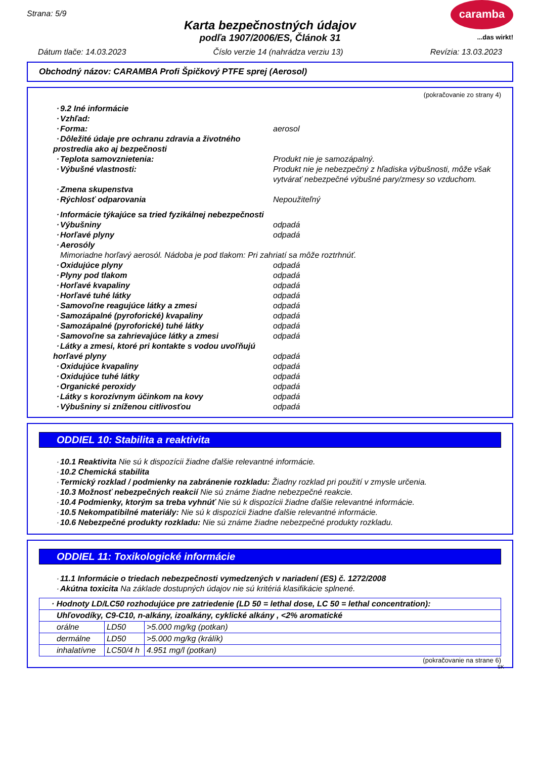Strana: 5/9
caramba
...das wirkt!
Karta bezpečnostných údajov
podľa 1907/2006/ES, Článok 31
Dátum tlače: 14.03.2023 Číslo verzie 14 (nahrádza verziu 13) Revízia: 13.03.2023
Obchodný názov: CARAMBA Profi Špičkový PTFE sprej (Aerosol)
(pokračovanie zo strany 4)
· 9.2 Iné informácie
· Vzhľad:
· Forma: aerosol
· Dôležité údaje pre ochranu zdravia a životného prostredia ako aj bezpečnosti
· Teplota samovznietenia: Produkt nie je samozápalný.
· Výbušné vlastnosti: Produkt nie je nebezpečný z hľadiska výbušnosti, môže však vytvárať nebezpečné výbušné pary/zmesy so vzduchom.
· Zmena skupenstva
· Rýchlosť odparovania Nepoužiteľný
· Informácie týkajúce sa tried fyzikálnej nebezpečnosti
· Výbušniny odpadá
· Horľavé plyny odpadá
· Aerosóly
Mimoriadne horľavý aerosól. Nádoba je pod tlakom: Pri zahriatí sa môže roztrhnúť.
· Oxidujúce plyny odpadá
· Plyny pod tlakom odpadá
· Horľavé kvapaliny odpadá
· Horľavé tuhé látky odpadá
· Samovoľne reagujúce látky a zmesi odpadá
· Samozápalné (pyroforické) kvapaliny odpadá
· Samozápalné (pyroforické) tuhé látky odpadá
· Samovoľne sa zahrievajúce látky a zmesi odpadá
· Látky a zmesi, ktoré pri kontakte s vodou uvoľňujú horľavé plyny odpadá
· Oxidujúce kvapaliny odpadá
· Oxidujúce tuhé látky odpadá
· Organické peroxidy odpadá
· Látky s korozívnym účinkom na kovy odpadá
· Výbušniny si zníženou citlivosťou odpadá
ODDIEL 10: Stabilita a reaktivita
· 10.1 Reaktivita Nie sú k dispozícii žiadne ďalšie relevantné informácie.
· 10.2 Chemická stabilita
· Termický rozklad / podmienky na zabránenie rozkladu: Žiadny rozklad pri použití v zmysle určenia.
· 10.3 Možnosť nebezpečných reakcií Nie sú známe žiadne nebezpečné reakcie.
· 10.4 Podmienky, ktorým sa treba vyhnúť Nie sú k dispozícii žiadne ďalšie relevantné informácie.
· 10.5 Nekompatibilné materiály: Nie sú k dispozícii žiadne ďalšie relevantné informácie.
· 10.6 Nebezpečné produkty rozkladu: Nie sú známe žiadne nebezpečné produkty rozkladu.
ODDIEL 11: Toxikologické informácie
· 11.1 Informácie o triedach nebezpečnosti vymedzených v nariadení (ES) č. 1272/2008
· Akútna toxicita Na základe dostupných údajov nie sú kritériá klasifikácie splnené.
| · Hodnoty LD/LC50 rozhodujúce pre zatriedenie (LD 50 = lethal dose, LC 50 = lethal concentration): | | |
| Uhľovodíky, C9-C10, n-alkány, izoalkány, cyklické alkány , <2% aromatické | | |
| orálne | LD50 | >5.000 mg/kg (potkan) |
| dermálne | LD50 | >5.000 mg/kg (králík) |
| inhalatívne | LC50/4 h | 4.951 mg/l (potkan) |
(pokračovanie na strane 6)
SK